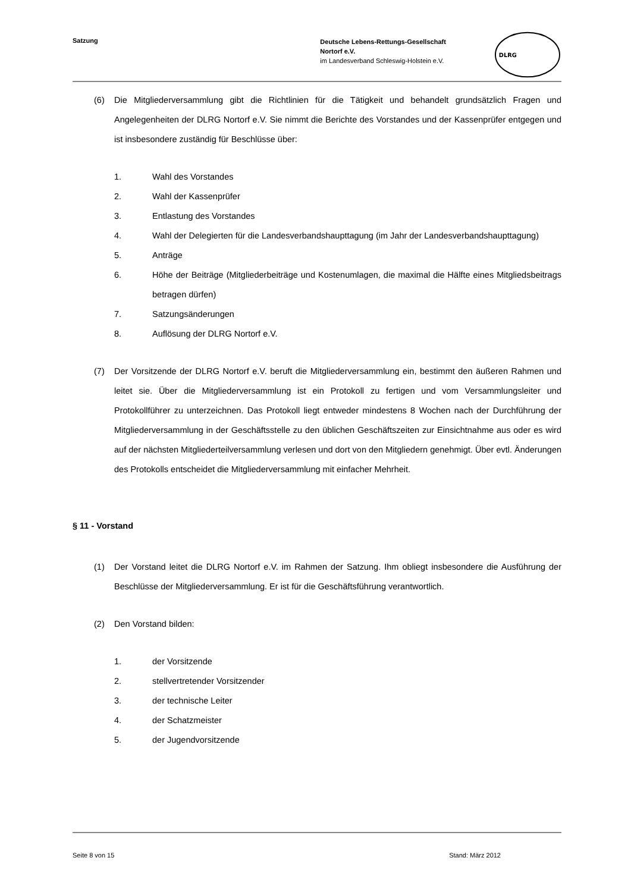Satzung
Deutsche Lebens-Rettungs-Gesellschaft
Nortorf e.V.
im Landesverband Schleswig-Holstein e.V.
DLRG
(6) Die Mitgliederversammlung gibt die Richtlinien für die Tätigkeit und behandelt grundsätzlich Fragen und Angelegenheiten der DLRG Nortorf e.V. Sie nimmt die Berichte des Vorstandes und der Kassenprüfer entgegen und ist insbesondere zuständig für Beschlüsse über:
1. Wahl des Vorstandes
2. Wahl der Kassenprüfer
3. Entlastung des Vorstandes
4. Wahl der Delegierten für die Landesverbandshaupttagung (im Jahr der Landesverbandshaupttagung)
5. Anträge
6. Höhe der Beiträge (Mitgliederbeiträge und Kostenumlagen, die maximal die Hälfte eines Mitgliedsbeitrags betragen dürfen)
7. Satzungsänderungen
8. Auflösung der DLRG Nortorf e.V.
(7) Der Vorsitzende der DLRG Nortorf e.V. beruft die Mitgliederversammlung ein, bestimmt den äußeren Rahmen und leitet sie. Über die Mitgliederversammlung ist ein Protokoll zu fertigen und vom Versammlungsleiter und Protokollführer zu unterzeichnen. Das Protokoll liegt entweder mindestens 8 Wochen nach der Durchführung der Mitgliederversammlung in der Geschäftsstelle zu den üblichen Geschäftszeiten zur Einsichtnahme aus oder es wird auf der nächsten Mitgliederteilversammlung verlesen und dort von den Mitgliedern genehmigt. Über evtl. Änderungen des Protokolls entscheidet die Mitgliederversammlung mit einfacher Mehrheit.
§ 11 - Vorstand
(1) Der Vorstand leitet die DLRG Nortorf e.V. im Rahmen der Satzung. Ihm obliegt insbesondere die Ausführung der Beschlüsse der Mitgliederversammlung. Er ist für die Geschäftsführung verantwortlich.
(2) Den Vorstand bilden:
1. der Vorsitzende
2. stellvertretender Vorsitzender
3. der technische Leiter
4. der Schatzmeister
5. der Jugendvorsitzende
Seite 8 von 15 Stand: März 2012